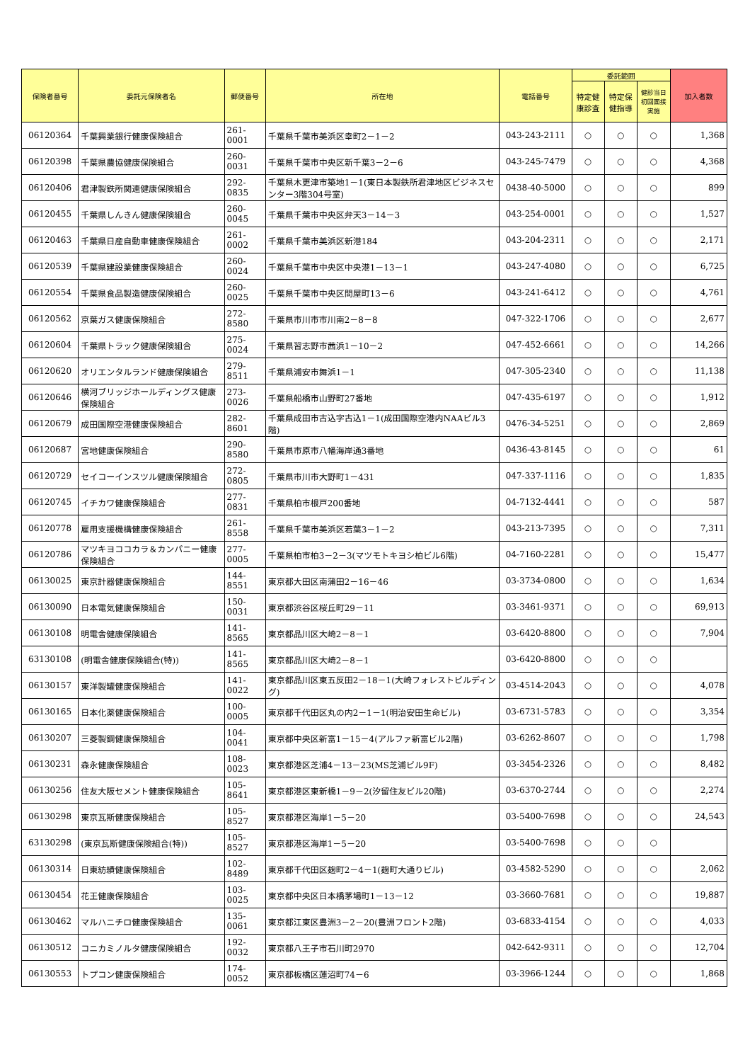| 保険者番号 | 委託元保険者名 | 郵便番号 | 所在地 | 電話番号 | 委託範囲 | | | 加入者数 |
| --- | --- | --- | --- | --- | --- | --- | --- | --- |
| | | | | | 特定健康診査 | 特定保健指導 | 健診当日初回面接実施 | |
| 06120364 | 千葉興業銀行健康保険組合 | 261-0001 | 千葉県千葉市美浜区幸町2－1－2 | 043-243-2111 | ○ | ○ | ○ | 1,368 |
| 06120398 | 千葉県農協健康保険組合 | 260-0031 | 千葉県千葉市中央区新千葉3－2－6 | 043-245-7479 | ○ | ○ | ○ | 4,368 |
| 06120406 | 君津製鉄所関連健康保険組合 | 292-0835 | 千葉県木更津市築地1－1(東日本製鉄所君津地区ビジネスセンター3階304号室) | 0438-40-5000 | ○ | ○ | ○ | 899 |
| 06120455 | 千葉県しんきん健康保険組合 | 260-0045 | 千葉県千葉市中央区弁天3－14－3 | 043-254-0001 | ○ | ○ | ○ | 1,527 |
| 06120463 | 千葉県日産自動車健康保険組合 | 261-0002 | 千葉県千葉市美浜区新港184 | 043-204-2311 | ○ | ○ | ○ | 2,171 |
| 06120539 | 千葉県建設業健康保険組合 | 260-0024 | 千葉県千葉市中央区中央港1－13－1 | 043-247-4080 | ○ | ○ | ○ | 6,725 |
| 06120554 | 千葉県食品製造健康保険組合 | 260-0025 | 千葉県千葉市中央区問屋町13－6 | 043-241-6412 | ○ | ○ | ○ | 4,761 |
| 06120562 | 京葉ガス健康保険組合 | 272-8580 | 千葉県市川市市川南2－8－8 | 047-322-1706 | ○ | ○ | ○ | 2,677 |
| 06120604 | 千葉県トラック健康保険組合 | 275-0024 | 千葉県習志野市茜浜1－10－2 | 047-452-6661 | ○ | ○ | ○ | 14,266 |
| 06120620 | オリエンタルランド健康保険組合 | 279-8511 | 千葉県浦安市舞浜1－1 | 047-305-2340 | ○ | ○ | ○ | 11,138 |
| 06120646 | 横河ブリッジホールディングス健康保険組合 | 273-0026 | 千葉県船橋市山野町27番地 | 047-435-6197 | ○ | ○ | ○ | 1,912 |
| 06120679 | 成田国際空港健康保険組合 | 282-8601 | 千葉県成田市古込字古込1－1(成田国際空港内NAAビル3階) | 0476-34-5251 | ○ | ○ | ○ | 2,869 |
| 06120687 | 宮地健康保険組合 | 290-8580 | 千葉県市原市八幡海岸通3番地 | 0436-43-8145 | ○ | ○ | ○ | 61 |
| 06120729 | セイコーインスツル健康保険組合 | 272-0805 | 千葉県市川市大野町1－431 | 047-337-1116 | ○ | ○ | ○ | 1,835 |
| 06120745 | イチカワ健康保険組合 | 277-0831 | 千葉県柏市根戸200番地 | 04-7132-4441 | ○ | ○ | ○ | 587 |
| 06120778 | 雇用支援機構健康保険組合 | 261-8558 | 千葉県千葉市美浜区若葉3－1－2 | 043-213-7395 | ○ | ○ | ○ | 7,311 |
| 06120786 | マツキヨココカラ＆カンパニー健康保険組合 | 277-0005 | 千葉県柏市柏3－2－3(マツモトキヨシ柏ビル6階) | 04-7160-2281 | ○ | ○ | ○ | 15,477 |
| 06130025 | 東京計器健康保険組合 | 144-8551 | 東京都大田区南蒲田2－16－46 | 03-3734-0800 | ○ | ○ | ○ | 1,634 |
| 06130090 | 日本電気健康保険組合 | 150-0031 | 東京都渋谷区桜丘町29－11 | 03-3461-9371 | ○ | ○ | ○ | 69,913 |
| 06130108 | 明電舎健康保険組合 | 141-8565 | 東京都品川区大崎2－8－1 | 03-6420-8800 | ○ | ○ | ○ | 7,904 |
| 63130108 | (明電舎健康保険組合(特)) | 141-8565 | 東京都品川区大崎2－8－1 | 03-6420-8800 | ○ | ○ | ○ | |
| 06130157 | 東洋製罐健康保険組合 | 141-0022 | 東京都品川区東五反田2－18－1(大崎フォレストビルディング) | 03-4514-2043 | ○ | ○ | ○ | 4,078 |
| 06130165 | 日本化薬健康保険組合 | 100-0005 | 東京都千代田区丸の内2－1－1(明治安田生命ビル) | 03-6731-5783 | ○ | ○ | ○ | 3,354 |
| 06130207 | 三菱製鋼健康保険組合 | 104-0041 | 東京都中央区新富1－15－4(アルファ新富ビル2階) | 03-6262-8607 | ○ | ○ | ○ | 1,798 |
| 06130231 | 森永健康保険組合 | 108-0023 | 東京都港区芝浦4－13－23(MS芝浦ビル9F) | 03-3454-2326 | ○ | ○ | ○ | 8,482 |
| 06130256 | 住友大阪セメント健康保険組合 | 105-8641 | 東京都港区東新橋1－9－2(汐留住友ビル20階) | 03-6370-2744 | ○ | ○ | ○ | 2,274 |
| 06130298 | 東京瓦斯健康保険組合 | 105-8527 | 東京都港区海岸1－5－20 | 03-5400-7698 | ○ | ○ | ○ | 24,543 |
| 63130298 | (東京瓦斯健康保険組合(特)) | 105-8527 | 東京都港区海岸1－5－20 | 03-5400-7698 | ○ | ○ | ○ | |
| 06130314 | 日東紡績健康保険組合 | 102-8489 | 東京都千代田区麹町2－4－1(麹町大通りビル) | 03-4582-5290 | ○ | ○ | ○ | 2,062 |
| 06130454 | 花王健康保険組合 | 103-0025 | 東京都中央区日本橋茅場町1－13－12 | 03-3660-7681 | ○ | ○ | ○ | 19,887 |
| 06130462 | マルハニチロ健康保険組合 | 135-0061 | 東京都江東区豊洲3－2－20(豊洲フロント2階) | 03-6833-4154 | ○ | ○ | ○ | 4,033 |
| 06130512 | コニカミノルタ健康保険組合 | 192-0032 | 東京都八王子市石川町2970 | 042-642-9311 | ○ | ○ | ○ | 12,704 |
| 06130553 | トプコン健康保険組合 | 174-0052 | 東京都板橋区蓮沼町74－6 | 03-3966-1244 | ○ | ○ | ○ | 1,868 |